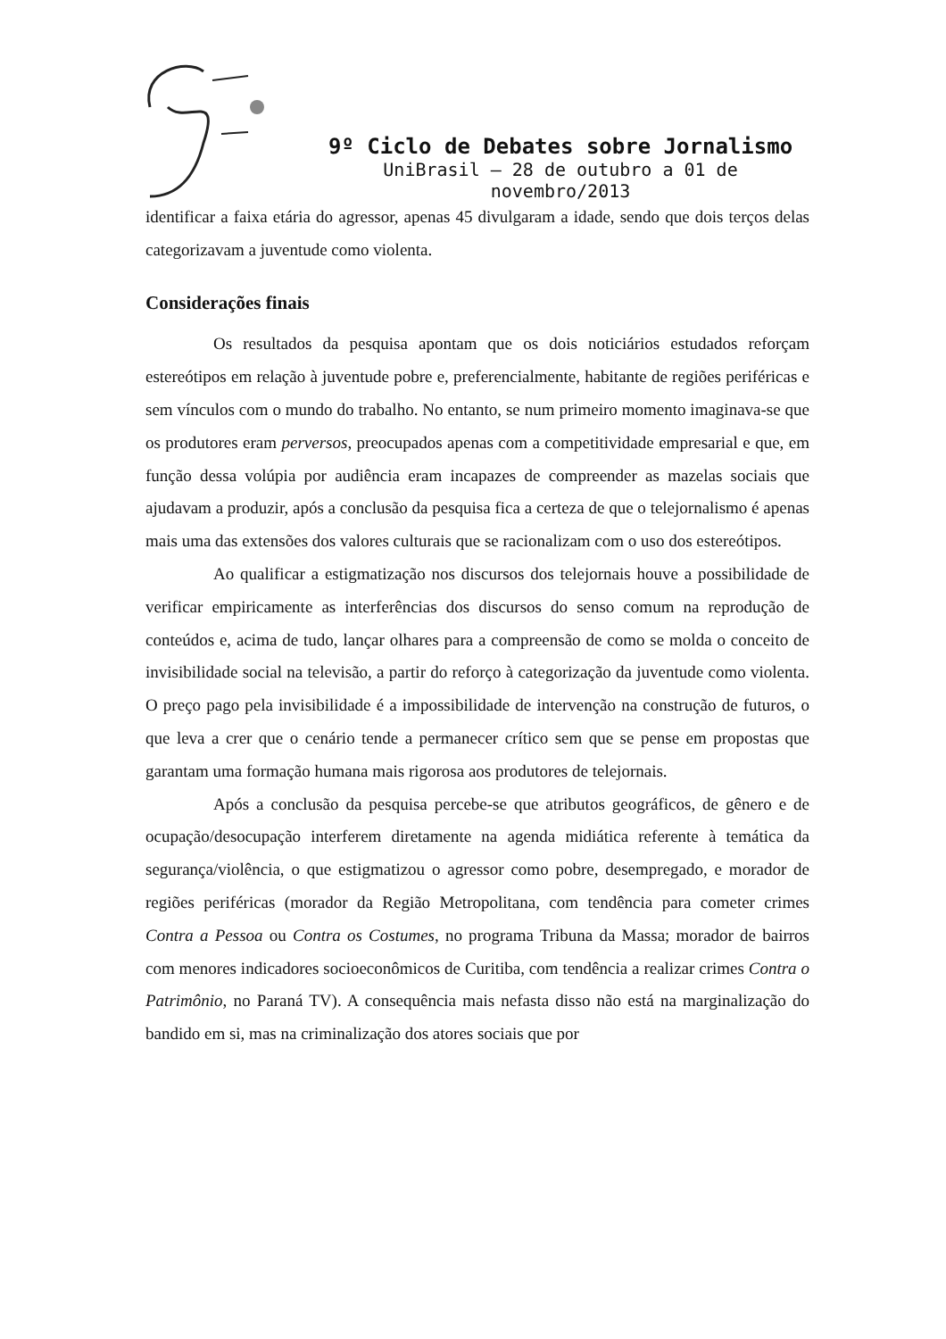9º Ciclo de Debates sobre Jornalismo
UniBrasil – 28 de outubro a 01 de novembro/2013
identificar a faixa etária do agressor, apenas 45 divulgaram a idade, sendo que dois terços delas categorizavam a juventude como violenta.
Considerações finais
Os resultados da pesquisa apontam que os dois noticiários estudados reforçam estereótipos em relação à juventude pobre e, preferencialmente, habitante de regiões periféricas e sem vínculos com o mundo do trabalho. No entanto, se num primeiro momento imaginava-se que os produtores eram perversos, preocupados apenas com a competitividade empresarial e que, em função dessa volúpia por audiência eram incapazes de compreender as mazelas sociais que ajudavam a produzir, após a conclusão da pesquisa fica a certeza de que o telejornalismo é apenas mais uma das extensões dos valores culturais que se racionalizam com o uso dos estereótipos.
Ao qualificar a estigmatização nos discursos dos telejornais houve a possibilidade de verificar empiricamente as interferências dos discursos do senso comum na reprodução de conteúdos e, acima de tudo, lançar olhares para a compreensão de como se molda o conceito de invisibilidade social na televisão, a partir do reforço à categorização da juventude como violenta. O preço pago pela invisibilidade é a impossibilidade de intervenção na construção de futuros, o que leva a crer que o cenário tende a permanecer crítico sem que se pense em propostas que garantam uma formação humana mais rigorosa aos produtores de telejornais.
Após a conclusão da pesquisa percebe-se que atributos geográficos, de gênero e de ocupação/desocupação interferem diretamente na agenda midiática referente à temática da segurança/violência, o que estigmatizou o agressor como pobre, desempregado, e morador de regiões periféricas (morador da Região Metropolitana, com tendência para cometer crimes Contra a Pessoa ou Contra os Costumes, no programa Tribuna da Massa; morador de bairros com menores indicadores socioeconômicos de Curitiba, com tendência a realizar crimes Contra o Patrimônio, no Paraná TV). A consequência mais nefasta disso não está na marginalização do bandido em si, mas na criminalização dos atores sociais que por